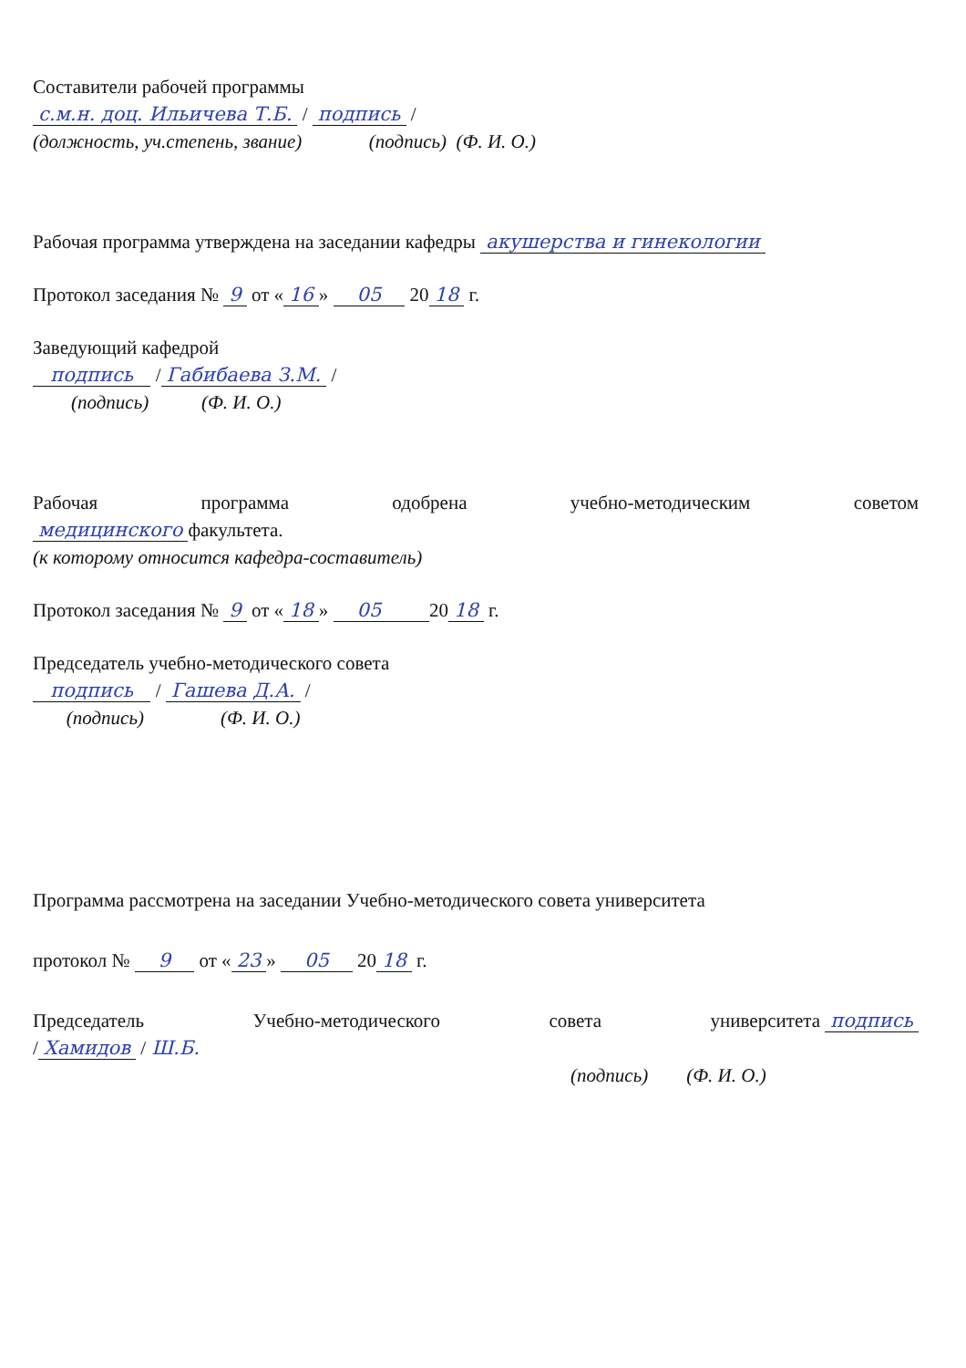Составители рабочей программы
с.м.н. доц. Ильичева Т.Б. / подпись /
(должность, уч.степень, звание) (подпись) (Ф. И. О.)
Рабочая программа утверждена на заседании кафедры акушерства и гинекологии
Протокол заседания № 9 от « 16 » 05 20 18 г.
Заведующий кафедрой
подпись / Габибаева З.М. /
(подпись) (Ф. И. О.)
Рабочая программа одобрена учебно-методическим советом
медицинского факультета.
(к которому относится кафедра-составитель)
Протокол заседания № 9 от « 18 » 05 20 18 г.
Председатель учебно-методического совета
подпись / Гашева Д.А. /
(подпись) (Ф. И. О.)
Программа рассмотрена на заседании Учебно-методического совета университета
протокол № 9 от « 23 » 05 20 18 г.
Председатель Учебно-методического совета университета подпись
/ Хамидов / Ш.Б.
(подпись) (Ф. И. О.)